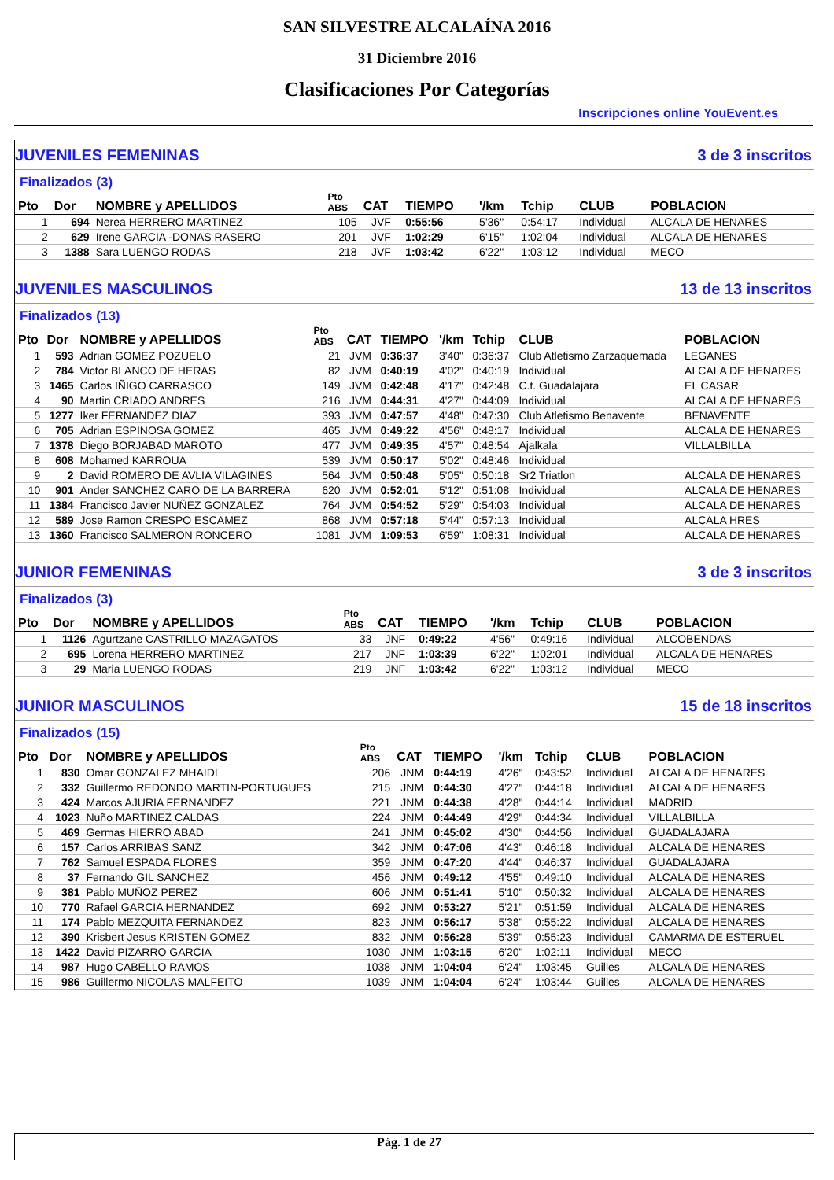SAN SILVESTRE ALCALAÍNA 2016
31 Diciembre 2016
Clasificaciones Por Categorías
Inscripciones online YouEvent.es
JUVENILES FEMENINAS 3 de 3 inscritos
Finalizados (3)
| Pto | Dor | NOMBRE y APELLIDOS | Pto ABS | CAT | TIEMPO | '/km | Tchip | CLUB | POBLACION |
| --- | --- | --- | --- | --- | --- | --- | --- | --- | --- |
| 1 | 694 | Nerea HERRERO MARTINEZ | 105 | JVF | 0:55:56 | 5'36" | 0:54:17 | Individual | ALCALA DE HENARES |
| 2 | 629 | Irene GARCIA -DONAS RASERO | 201 | JVF | 1:02:29 | 6'15" | 1:02:04 | Individual | ALCALA DE HENARES |
| 3 | 1388 | Sara LUENGO RODAS | 218 | JVF | 1:03:42 | 6'22" | 1:03:12 | Individual | MECO |
JUVENILES MASCULINOS 13 de 13 inscritos
Finalizados (13)
| Pto | Dor | NOMBRE y APELLIDOS | Pto ABS | CAT | TIEMPO | '/km | Tchip | CLUB | POBLACION |
| --- | --- | --- | --- | --- | --- | --- | --- | --- | --- |
| 1 | 593 | Adrian GOMEZ POZUELO | 21 | JVM | 0:36:37 | 3'40" | 0:36:37 | Club Atletismo Zarzaquemada | LEGANES |
| 2 | 784 | Victor BLANCO DE HERAS | 82 | JVM | 0:40:19 | 4'02" | 0:40:19 | Individual | ALCALA DE HENARES |
| 3 | 1465 | Carlos IÑIGO CARRASCO | 149 | JVM | 0:42:48 | 4'17" | 0:42:48 | C.t. Guadalajara | EL CASAR |
| 4 | 90 | Martin CRIADO ANDRES | 216 | JVM | 0:44:31 | 4'27" | 0:44:09 | Individual | ALCALA DE HENARES |
| 5 | 1277 | Iker FERNANDEZ DIAZ | 393 | JVM | 0:47:57 | 4'48" | 0:47:30 | Club Atletismo Benavente | BENAVENTE |
| 6 | 705 | Adrian ESPINOSA GOMEZ | 465 | JVM | 0:49:22 | 4'56" | 0:48:17 | Individual | ALCALA DE HENARES |
| 7 | 1378 | Diego BORJABAD MAROTO | 477 | JVM | 0:49:35 | 4'57" | 0:48:54 | Ajalkala | VILLALBILLA |
| 8 | 608 | Mohamed KARROUA | 539 | JVM | 0:50:17 | 5'02" | 0:48:46 | Individual | |
| 9 | 2 | David ROMERO DE AVLIA VILAGINES | 564 | JVM | 0:50:48 | 5'05" | 0:50:18 | Sr2 Triatlon | ALCALA DE HENARES |
| 10 | 901 | Ander SANCHEZ CARO DE LA BARRERA | 620 | JVM | 0:52:01 | 5'12" | 0:51:08 | Individual | ALCALA DE HENARES |
| 11 | 1384 | Francisco Javier NUÑEZ GONZALEZ | 764 | JVM | 0:54:52 | 5'29" | 0:54:03 | Individual | ALCALA DE HENARES |
| 12 | 589 | Jose Ramon CRESPO ESCAMEZ | 868 | JVM | 0:57:18 | 5'44" | 0:57:13 | Individual | ALCALA HRES |
| 13 | 1360 | Francisco SALMERON RONCERO | 1081 | JVM | 1:09:53 | 6'59" | 1:08:31 | Individual | ALCALA DE HENARES |
JUNIOR FEMENINAS 3 de 3 inscritos
Finalizados (3)
| Pto | Dor | NOMBRE y APELLIDOS | Pto ABS | CAT | TIEMPO | '/km | Tchip | CLUB | POBLACION |
| --- | --- | --- | --- | --- | --- | --- | --- | --- | --- |
| 1 | 1126 | Agurtzane CASTRILLO MAZAGATOS | 33 | JNF | 0:49:22 | 4'56" | 0:49:16 | Individual | ALCOBENDAS |
| 2 | 695 | Lorena HERRERO MARTINEZ | 217 | JNF | 1:03:39 | 6'22" | 1:02:01 | Individual | ALCALA DE HENARES |
| 3 | 29 | Maria LUENGO RODAS | 219 | JNF | 1:03:42 | 6'22" | 1:03:12 | Individual | MECO |
JUNIOR MASCULINOS 15 de 18 inscritos
Finalizados (15)
| Pto | Dor | NOMBRE y APELLIDOS | Pto ABS | CAT | TIEMPO | '/km | Tchip | CLUB | POBLACION |
| --- | --- | --- | --- | --- | --- | --- | --- | --- | --- |
| 1 | 830 | Omar GONZALEZ MHAIDI | 206 | JNM | 0:44:19 | 4'26" | 0:43:52 | Individual | ALCALA DE HENARES |
| 2 | 332 | Guillermo REDONDO MARTIN-PORTUGUES | 215 | JNM | 0:44:30 | 4'27" | 0:44:18 | Individual | ALCALA DE HENARES |
| 3 | 424 | Marcos AJURIA FERNANDEZ | 221 | JNM | 0:44:38 | 4'28" | 0:44:14 | Individual | MADRID |
| 4 | 1023 | Nuño MARTINEZ CALDAS | 224 | JNM | 0:44:49 | 4'29" | 0:44:34 | Individual | VILLALBILLA |
| 5 | 469 | Germas HIERRO ABAD | 241 | JNM | 0:45:02 | 4'30" | 0:44:56 | Individual | GUADALAJARA |
| 6 | 157 | Carlos ARRIBAS SANZ | 342 | JNM | 0:47:06 | 4'43" | 0:46:18 | Individual | ALCALA DE HENARES |
| 7 | 762 | Samuel ESPADA FLORES | 359 | JNM | 0:47:20 | 4'44" | 0:46:37 | Individual | GUADALAJARA |
| 8 | 37 | Fernando GIL SANCHEZ | 456 | JNM | 0:49:12 | 4'55" | 0:49:10 | Individual | ALCALA DE HENARES |
| 9 | 381 | Pablo MUÑOZ PEREZ | 606 | JNM | 0:51:41 | 5'10" | 0:50:32 | Individual | ALCALA DE HENARES |
| 10 | 770 | Rafael GARCIA HERNANDEZ | 692 | JNM | 0:53:27 | 5'21" | 0:51:59 | Individual | ALCALA DE HENARES |
| 11 | 174 | Pablo MEZQUITA FERNANDEZ | 823 | JNM | 0:56:17 | 5'38" | 0:55:22 | Individual | ALCALA DE HENARES |
| 12 | 390 | Krisbert Jesus KRISTEN GOMEZ | 832 | JNM | 0:56:28 | 5'39" | 0:55:23 | Individual | CAMARMA DE ESTERUEL |
| 13 | 1422 | David PIZARRO GARCIA | 1030 | JNM | 1:03:15 | 6'20" | 1:02:11 | Individual | MECO |
| 14 | 987 | Hugo CABELLO RAMOS | 1038 | JNM | 1:04:04 | 6'24" | 1:03:45 | Guilles | ALCALA DE HENARES |
| 15 | 986 | Guillermo NICOLAS MALFEITO | 1039 | JNM | 1:04:04 | 6'24" | 1:03:44 | Guilles | ALCALA DE HENARES |
Pág. 1 de 27